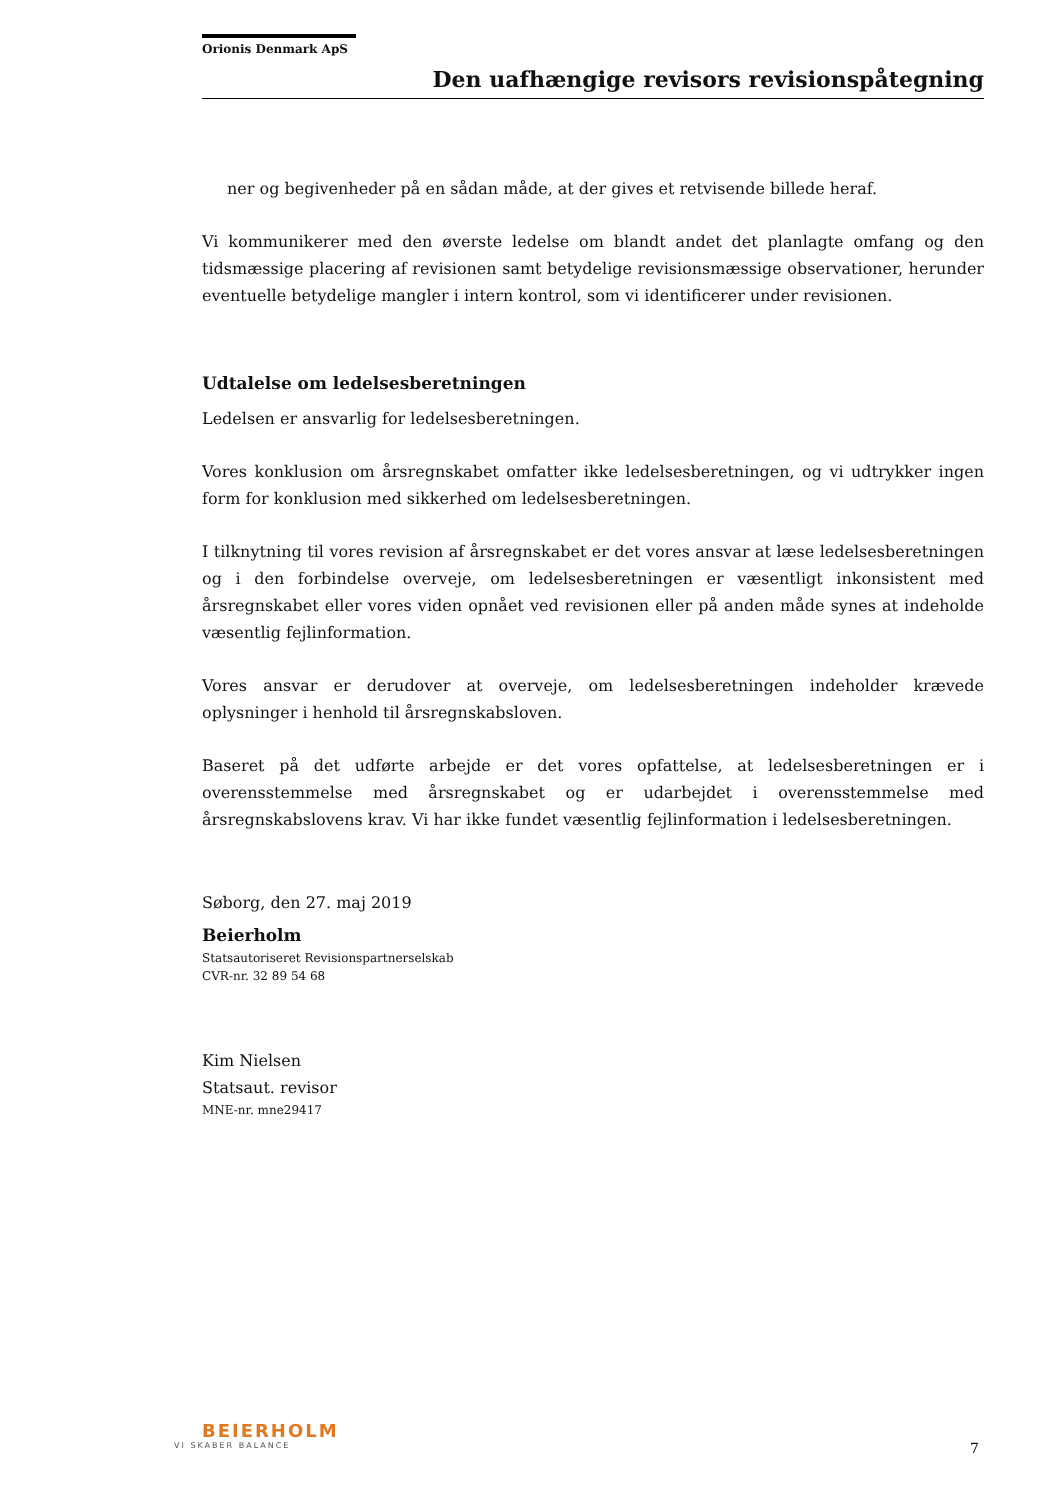Orionis Denmark ApS
Den uafhængige revisors revisionspåtegning
ner og begivenheder på en sådan måde, at der gives et retvisende billede heraf.
Vi kommunikerer med den øverste ledelse om blandt andet det planlagte omfang og den tidsmæssige placering af revisionen samt betydelige revisionsmæssige observationer, herunder eventuelle betydelige mangler i intern kontrol, som vi identificerer under revisionen.
Udtalelse om ledelsesberetningen
Ledelsen er ansvarlig for ledelsesberetningen.
Vores konklusion om årsregnskabet omfatter ikke ledelsesberetningen, og vi udtrykker ingen form for konklusion med sikkerhed om ledelsesberetningen.
I tilknytning til vores revision af årsregnskabet er det vores ansvar at læse ledelsesberetningen og i den forbindelse overveje, om ledelsesberetningen er væsentligt inkonsistent med årsregnskabet eller vores viden opnået ved revisionen eller på anden måde synes at indeholde væsentlig fejlinformation.
Vores ansvar er derudover at overveje, om ledelsesberetningen indeholder krævede oplysninger i henhold til årsregnskabsloven.
Baseret på det udførte arbejde er det vores opfattelse, at ledelsesberetningen er i overensstemmelse med årsregnskabet og er udarbejdet i overensstemmelse med årsregnskabslovens krav. Vi har ikke fundet væsentlig fejlinformation i ledelsesberetningen.
Søborg, den 27. maj 2019
Beierholm
Statsautoriseret Revisionspartnerselskab
CVR-nr. 32 89 54 68
Kim Nielsen
Statsaut. revisor
MNE-nr. mne29417
BEIERHOLM
VI SKABER BALANCE
7